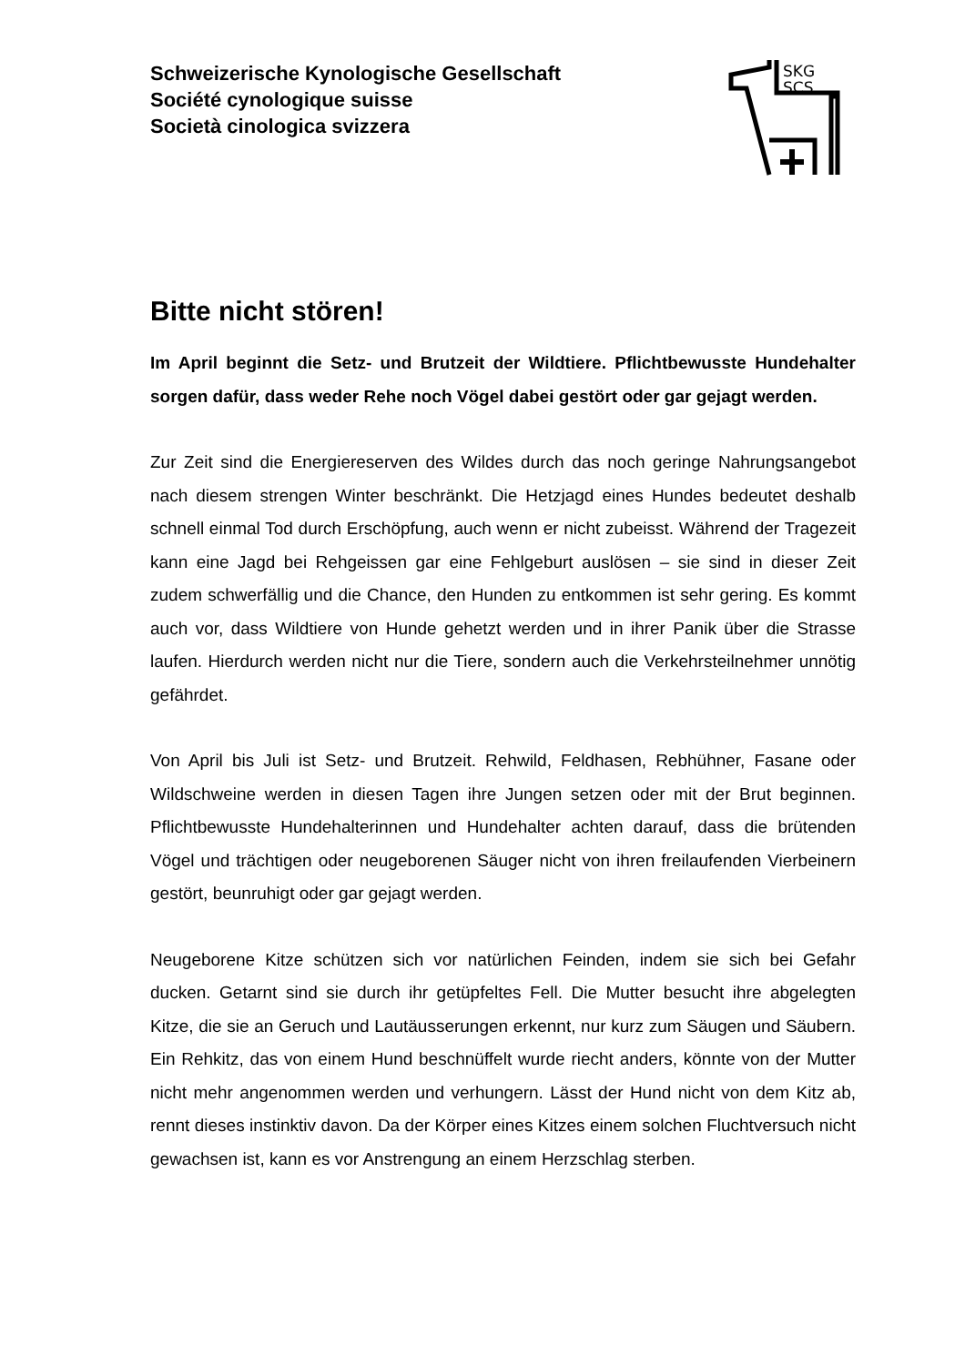Schweizerische Kynologische Gesellschaft
Société cynologique suisse
Società cinologica svizzera
SKG
SCS
Bitte nicht stören!
Im April beginnt die Setz- und Brutzeit der Wildtiere. Pflichtbewusste Hundehalter sorgen dafür, dass weder Rehe noch Vögel dabei gestört oder gar gejagt werden.
Zur Zeit sind die Energiereserven des Wildes durch das noch geringe Nahrungsangebot nach diesem strengen Winter beschränkt. Die Hetzjagd eines Hundes bedeutet deshalb schnell einmal Tod durch Erschöpfung, auch wenn er nicht zubeisst. Während der Tragezeit kann eine Jagd bei Rehgeissen gar eine Fehlgeburt auslösen – sie sind in dieser Zeit zudem schwerfällig und die Chance, den Hunden zu entkommen ist sehr gering. Es kommt auch vor, dass Wildtiere von Hunde gehetzt werden und in ihrer Panik über die Strasse laufen. Hierdurch werden nicht nur die Tiere, sondern auch die Verkehrsteilnehmer unnötig gefährdet.
Von April bis Juli ist Setz- und Brutzeit. Rehwild, Feldhasen, Rebhühner, Fasane oder Wildschweine werden in diesen Tagen ihre Jungen setzen oder mit der Brut beginnen. Pflichtbewusste Hundehalterinnen und Hundehalter achten darauf, dass die brütenden Vögel und trächtigen oder neugeborenen Säuger nicht von ihren freilaufenden Vierbeinern gestört, beunruhigt oder gar gejagt werden.
Neugeborene Kitze schützen sich vor natürlichen Feinden, indem sie sich bei Gefahr ducken. Getarnt sind sie durch ihr getüpfeltes Fell. Die Mutter besucht ihre abgelegten Kitze, die sie an Geruch und Lautäusserungen erkennt, nur kurz zum Säugen und Säubern. Ein Rehkitz, das von einem Hund beschnüffelt wurde riecht anders, könnte von der Mutter nicht mehr angenommen werden und verhungern. Lässt der Hund nicht von dem Kitz ab, rennt dieses instinktiv davon. Da der Körper eines Kitzes einem solchen Fluchtversuch nicht gewachsen ist, kann es vor Anstrengung an einem Herzschlag sterben.